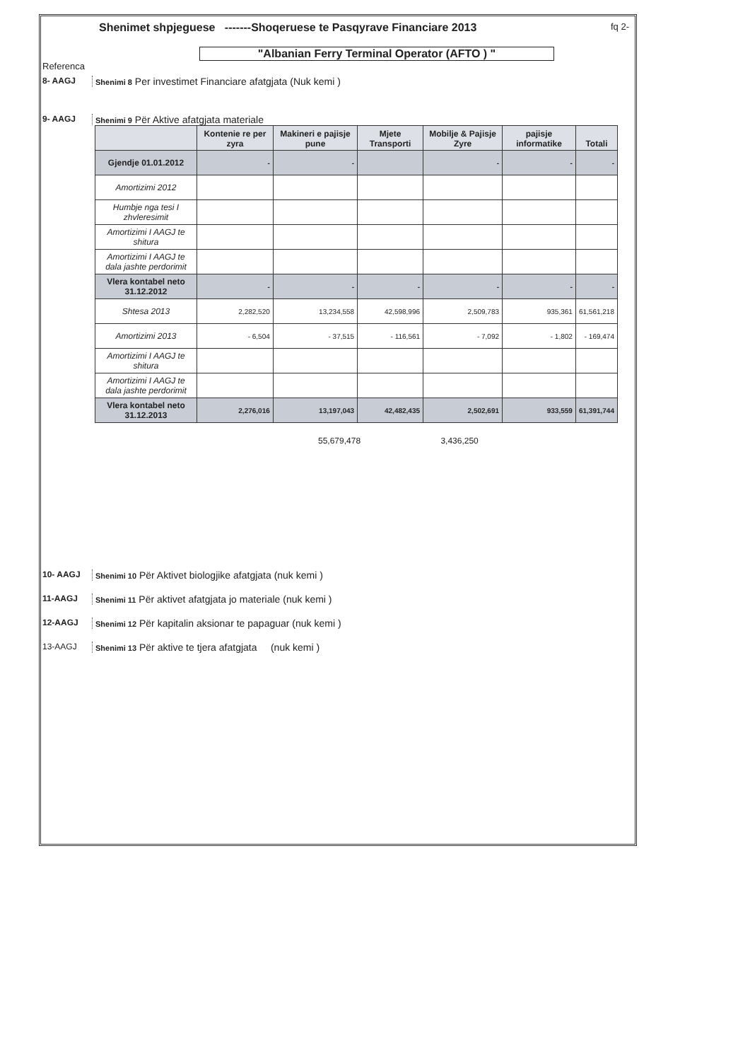Shenimet shpjeguese -------Shoqeruese te Pasqyrave Financiare 2013 fq 2-
"Albanian Ferry Terminal Operator (AFTO ) "
Referenca
8- AAGJ Shenimi 8 Per investimet Financiare afatgjata (Nuk kemi )
9- AAGJ Shenimi 9 Për Aktive afatgjata materiale
| | Kontenie re per zyra | Makineri e pajisje pune | Mjete Transporti | Mobilje & Pajisje Zyre | pajisje informatike | Totali |
| --- | --- | --- | --- | --- | --- | --- |
| Gjendje 01.01.2012 | - | - | | - | - | - |
| Amortizimi 2012 | | | | | | |
| Humbje nga tesi I zhvleresimit | | | | | | |
| Amortizimi I AAGJ te shitura | | | | | | |
| Amortizimi I AAGJ te dala jashte perdorimit | | | | | | |
| Vlera kontabel neto 31.12.2012 | - | - | - | - | - | - |
| Shtesa 2013 | 2,282,520 | 13,234,558 | 42,598,996 | 2,509,783 | 935,361 | 61,561,218 |
| Amortizimi 2013 | - 6,504 | - 37,515 | - 116,561 | - 7,092 | - 1,802 | - 169,474 |
| Amortizimi I AAGJ te shitura | | | | | | |
| Amortizimi I AAGJ te dala jashte perdorimit | | | | | | |
| Vlera kontabel neto 31.12.2013 | 2,276,016 | 13,197,043 | 42,482,435 | 2,502,691 | 933,559 | 61,391,744 |
55,679,478 3,436,250
10- AAGJ Shenimi 10 Për Aktivet biologjike afatgjata (nuk kemi )
11-AAGJ Shenimi 11 Për aktivet afatgjata jo materiale (nuk kemi )
12-AAGJ Shenimi 12 Për kapitalin aksionar te papaguar (nuk kemi )
13-AAGJ Shenimi 13 Për aktive te tjera afatgjata (nuk kemi )